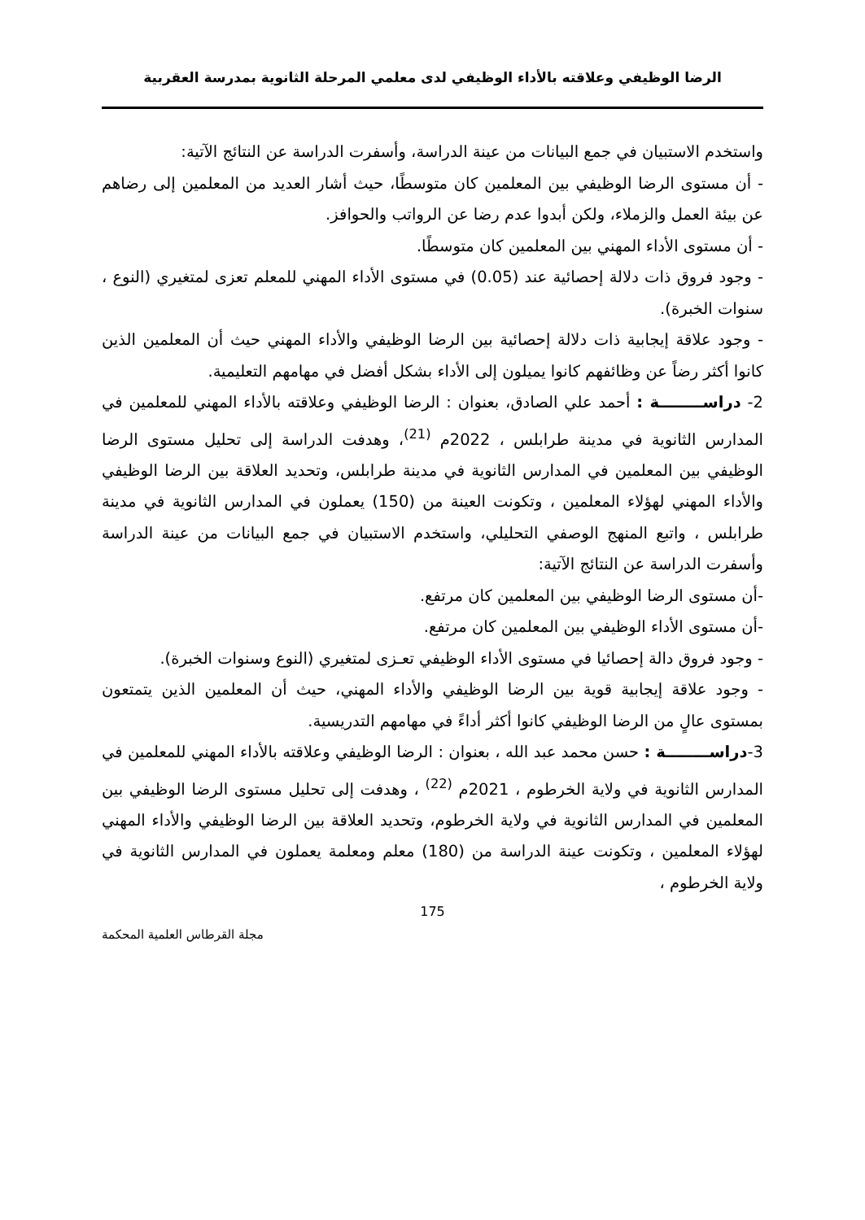الرضا الوظيفي وعلاقته بالأداء الوظيفي لدى معلمي المرحلة الثانوية بمدرسة العقربية
واستخدم الاستبيان في جمع البيانات من عينة الدراسة، وأسفرت الدراسة عن النتائج الآتية:
- أن مستوى الرضا الوظيفي بين المعلمين كان متوسطًا، حيث أشار العديد من المعلمين إلى رضاهم عن بيئة العمل والزملاء، ولكن أبدوا عدم رضا عن الرواتب والحوافز.
- أن مستوى الأداء المهني بين المعلمين كان متوسطًا.
- وجود فروق ذات دلالة إحصائية عند (0.05) في مستوى الأداء المهني للمعلم تعزى لمتغيري (النوع ، سنوات الخبرة).
- وجود علاقة إيجابية ذات دلالة إحصائية بين الرضا الوظيفي والأداء المهني حيث أن المعلمين الذين كانوا أكثر رضاً عن وظائفهم كانوا يميلون إلى الأداء بشكل أفضل في مهامهم التعليمية.
2- دراســــــــة : أحمد علي الصادق، بعنوان : الرضا الوظيفي وعلاقته بالأداء المهني للمعلمين في المدارس الثانوية في مدينة طرابلس ، 2022م <sup>(21)</sup>، وهدفت الدراسة إلى تحليل مستوى الرضا الوظيفي بين المعلمين في المدارس الثانوية في مدينة طرابلس، وتحديد العلاقة بين الرضا الوظيفي والأداء المهني لهؤلاء المعلمين ، وتكونت العينة من (150) يعملون في المدارس الثانوية في مدينة طرابلس ، واتبع المنهج الوصفي التحليلي، واستخدم الاستبيان في جمع البيانات من عينة الدراسة وأسفرت الدراسة عن النتائج الآتية:
-أن مستوى الرضا الوظيفي بين المعلمين كان مرتفع.
-أن مستوى الأداء الوظيفي بين المعلمين كان مرتفع.
- وجود فروق دالة إحصائيا في مستوى الأداء الوظيفي تعـزى لمتغيري (النوع وسنوات الخبرة).
- وجود علاقة إيجابية قوية بين الرضا الوظيفي والأداء المهني، حيث أن المعلمين الذين يتمتعون بمستوى عالٍ من الرضا الوظيفي كانوا أكثر أداءً في مهامهم التدريسية.
3-دراســــــــة : حسن محمد عبد الله ، بعنوان : الرضا الوظيفي وعلاقته بالأداء المهني للمعلمين في المدارس الثانوية في ولاية الخرطوم ، 2021م <sup>(22)</sup> ، وهدفت إلى تحليل مستوى الرضا الوظيفي بين المعلمين في المدارس الثانوية في ولاية الخرطوم، وتحديد العلاقة بين الرضا الوظيفي والأداء المهني لهؤلاء المعلمين ، وتكونت عينة الدراسة من (180) معلم ومعلمة يعملون في المدارس الثانوية في ولاية الخرطوم ،
175
مجلة القرطاس العلمية المحكمة